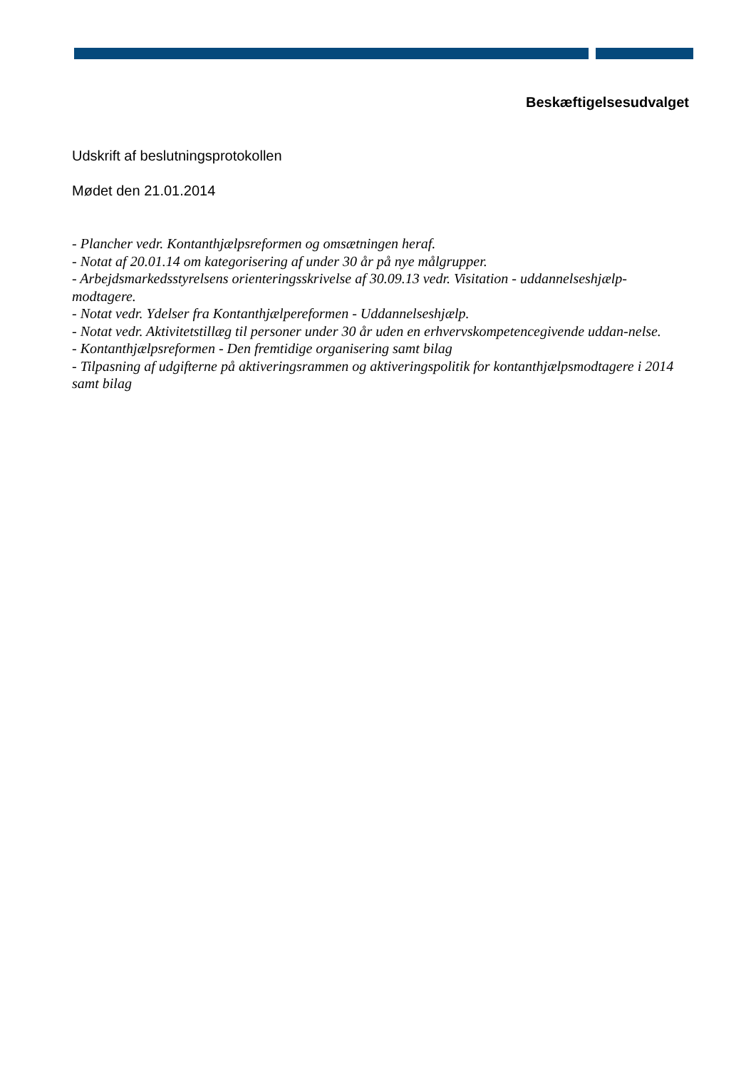Beskæftigelsesudvalget
Udskrift af beslutningsprotokollen
Mødet den 21.01.2014
- Plancher vedr. Kontanthjælpsreformen og omsætningen heraf.
- Notat af 20.01.14 om kategorisering af under 30 år på nye målgrupper.
- Arbejdsmarkedsstyrelsens orienteringsskrivelse af 30.09.13 vedr. Visitation - uddannelseshjælp-modtagere.
- Notat vedr. Ydelser fra Kontanthjælpereformen - Uddannelseshjælp.
- Notat vedr. Aktivitetstillæg til personer under 30 år uden en erhvervskompetencegivende uddan-nelse.
- Kontanthjælpsreformen - Den fremtidige organisering samt bilag
- Tilpasning af udgifterne på aktiveringsrammen og aktiveringspolitik for kontanthjælpsmodtagere i 2014 samt bilag